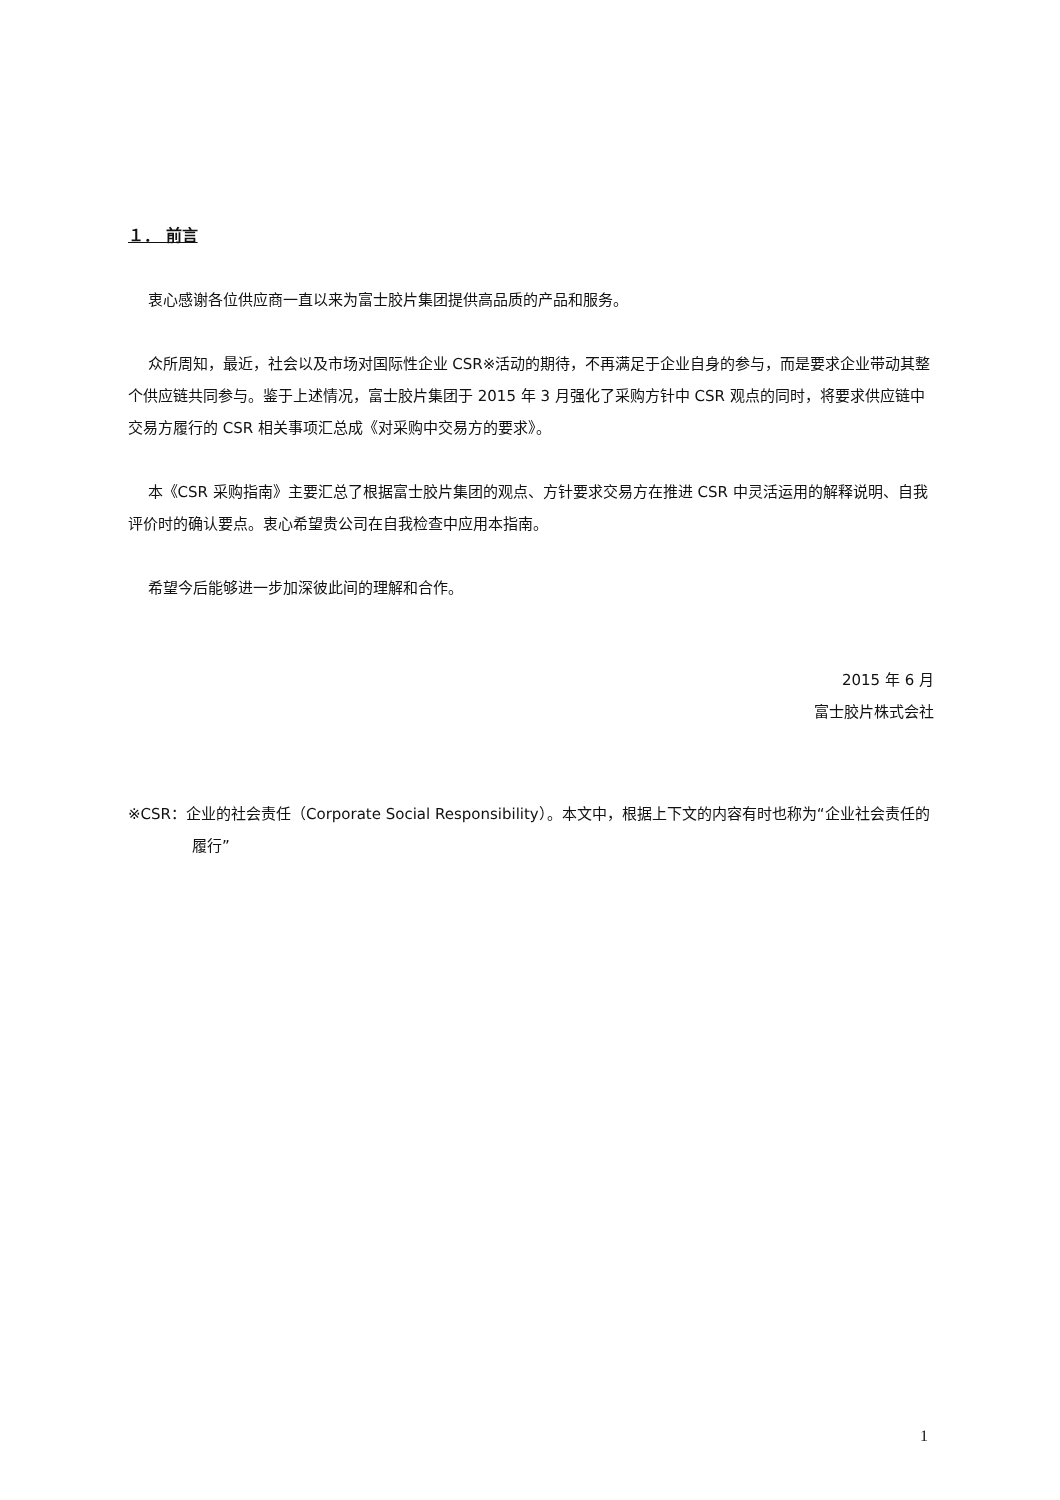１． 前言
衷心感谢各位供应商一直以来为富士胶片集团提供高品质的产品和服务。
众所周知，最近，社会以及市场对国际性企业 CSR※活动的期待，不再满足于企业自身的参与，而是要求企业带动其整个供应链共同参与。鉴于上述情况，富士胶片集团于 2015 年 3 月强化了采购方针中 CSR 观点的同时，将要求供应链中交易方履行的 CSR 相关事项汇总成《对采购中交易方的要求》。
本《CSR 采购指南》主要汇总了根据富士胶片集团的观点、方针要求交易方在推进 CSR 中灵活运用的解释说明、自我评价时的确认要点。衷心希望贵公司在自我检查中应用本指南。
希望今后能够进一步加深彼此间的理解和合作。
2015 年 6 月
富士胶片株式会社
※CSR：企业的社会责任（Corporate Social Responsibility）。本文中，根据上下文的内容有时也称为“企业社会责任的履行”
1